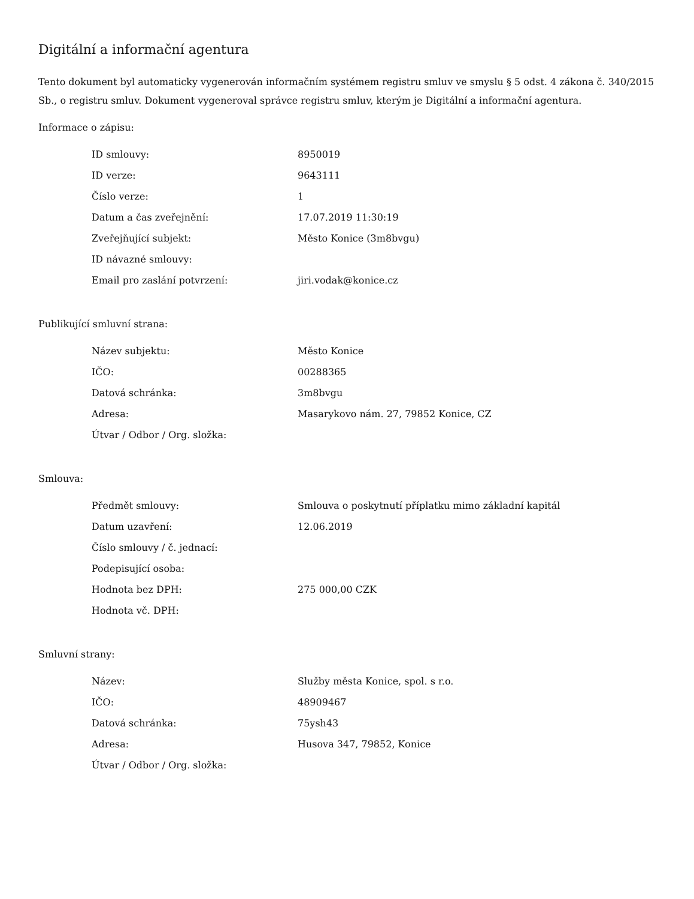Digitální a informační agentura
Tento dokument byl automaticky vygenerován informačním systémem registru smluv ve smyslu § 5 odst. 4 zákona č. 340/2015 Sb., o registru smluv. Dokument vygeneroval správce registru smluv, kterým je Digitální a informační agentura.
Informace o zápisu:
| ID smlouvy: | 8950019 |
| ID verze: | 9643111 |
| Číslo verze: | 1 |
| Datum a čas zveřejnění: | 17.07.2019 11:30:19 |
| Zveřejňující subjekt: | Město Konice (3m8bvgu) |
| ID návazné smlouvy: | |
| Email pro zaslání potvrzení: | jiri.vodak@konice.cz |
Publikující smluvní strana:
| Název subjektu: | Město Konice |
| IČO: | 00288365 |
| Datová schránka: | 3m8bvgu |
| Adresa: | Masarykovo nám. 27, 79852 Konice, CZ |
| Útvar / Odbor / Org. složka: | |
Smlouva:
| Předmět smlouvy: | Smlouva o poskytnutí příplatku mimo základní kapitál |
| Datum uzavření: | 12.06.2019 |
| Číslo smlouvy / č. jednací: | |
| Podepisující osoba: | |
| Hodnota bez DPH: | 275 000,00 CZK |
| Hodnota vč. DPH: | |
Smluvní strany:
| Název: | Služby města Konice, spol. s r.o. |
| IČO: | 48909467 |
| Datová schránka: | 75ysh43 |
| Adresa: | Husova 347, 79852, Konice |
| Útvar / Odbor / Org. složka: | |